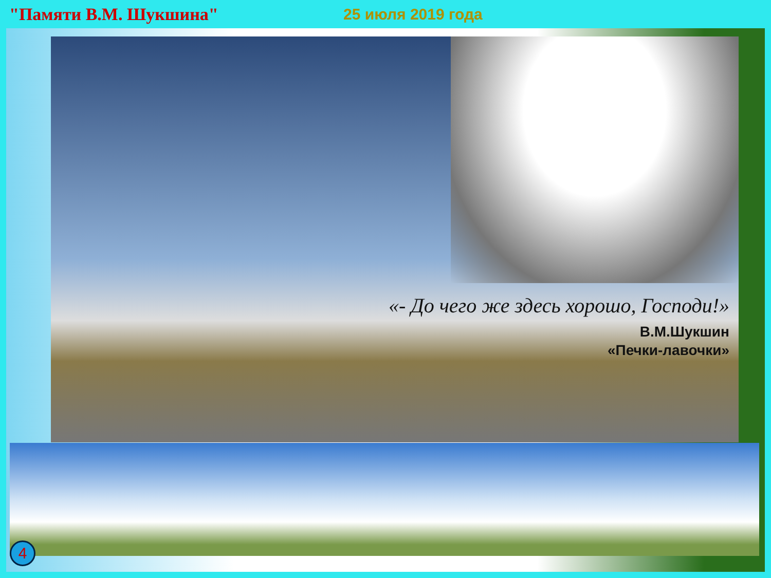"Памяти В.М. Шукшина" 25 июля 2019 года
«- До чего же здесь хорошо, Господи!»
В.М.Шукшин
«Печки-лавочки»
4